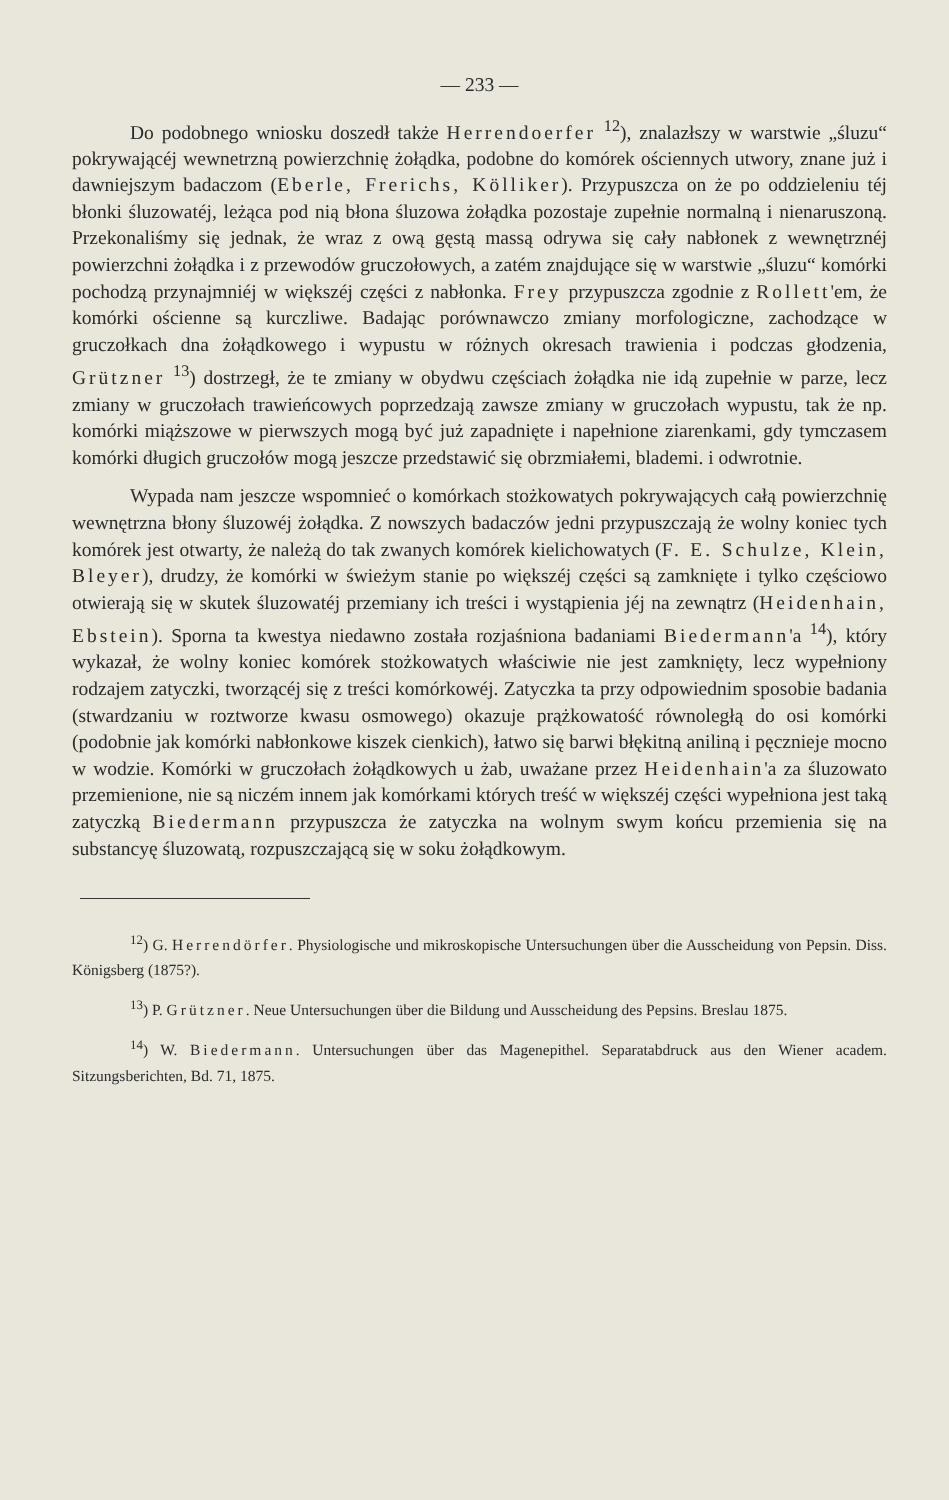— 233 —
Do podobnego wniosku doszedł także Herrendoerfer <sup>12</sup>), znalazłszy w warstwie „śluzu“ pokrywającéj wewnetrzną powierzchnię żołądka, podobne do komórek ościennych utwory, znane już i dawniejszym badaczom (Eberle, Frerichs, Kölliker). Przypuszcza on że po oddzieleniu téj błonki śluzowatéj, leżąca pod nią błona śluzowa żołądka pozostaje zupełnie normalną i nienaruszoną. Przekonaliśmy się jednak, że wraz z ową gęstą massą odrywa się cały nabłonek z wewnętrznéj powierzchni żołądka i z przewodów gruczołowych, a zatém znajdujące się w warstwie „śluzu“ komórki pochodzą przynajmniéj w większéj części z nabłonka. Frey przypuszcza zgodnie z Rollett'em, że komórki ościenne są kurczliwe. Badając porównawczo zmiany morfologiczne, zachodzące w gruczołkach dna żołądkowego i wypustu w różnych okresach trawienia i podczas głodzenia, Grützner <sup>13</sup>) dostrzegł, że te zmiany w obydwu częściach żołądka nie idą zupełnie w parze, lecz zmiany w gruczołach trawieńcowych poprzedzają zawsze zmiany w gruczołach wypustu, tak że np. komórki miąższowe w pierwszych mogą być już zapadnięte i napełnione ziarenkami, gdy tymczasem komórki długich gruczołów mogą jeszcze przedstawić się obrzmiałemi, blademi. i odwrotnie.
Wypada nam jeszcze wspomnieć o komórkach stożkowatych pokrywających całą powierzchnię wewnętrzna błony śluzowéj żołądka. Z nowszych badaczów jedni przypuszczają że wolny koniec tych komórek jest otwarty, że należą do tak zwanych komórek kielichowatych (F. E. Schulze, Klein, Bleyer), drudzy, że komórki w świeżym stanie po większéj części są zamknięte i tylko częściowo otwierają się w skutek śluzowatéj przemiany ich treści i wystąpienia jéj na zewnątrz (Heidenhain, Ebstein). Sporna ta kwestya niedawno została rozjaśniona badaniami Biedermann'a <sup>14</sup>), który wykazał, że wolny koniec komórek stożkowatych właściwie nie jest zamknięty, lecz wypełniony rodzajem zatyczki, tworzącéj się z treści komórkowéj. Zatyczka ta przy odpowiednim sposobie badania (stwardzaniu w roztworze kwasu osmowego) okazuje prążkowatość równoległą do osi komórki (podobnie jak komórki nabłonkowe kiszek cienkich), łatwo się barwi błękitną aniliną i pęcznieje mocno w wodzie. Komórki w gruczołach żołądkowych u żab, uważane przez Heidenhain'a za śluzowato przemienione, nie są niczém innem jak komórkami których treść w większéj części wypełniona jest taką zatyczką Biedermann przypuszcza że zatyczka na wolnym swym końcu przemienia się na substancyę śluzowatą, rozpuszczającą się w soku żołądkowym.
<sup>12</sup>) G. Herrendörfer. Physiologische und mikroskopische Untersuchungen über die Ausscheidung von Pepsin. Diss. Königsberg (1875?).
<sup>13</sup>) P. Grützner. Neue Untersuchungen über die Bildung und Ausscheidung des Pepsins. Breslau 1875.
<sup>14</sup>) W. Biedermann. Untersuchungen über das Magenepithel. Separatabdruck aus den Wiener academ. Sitzungsberichten, Bd. 71, 1875.